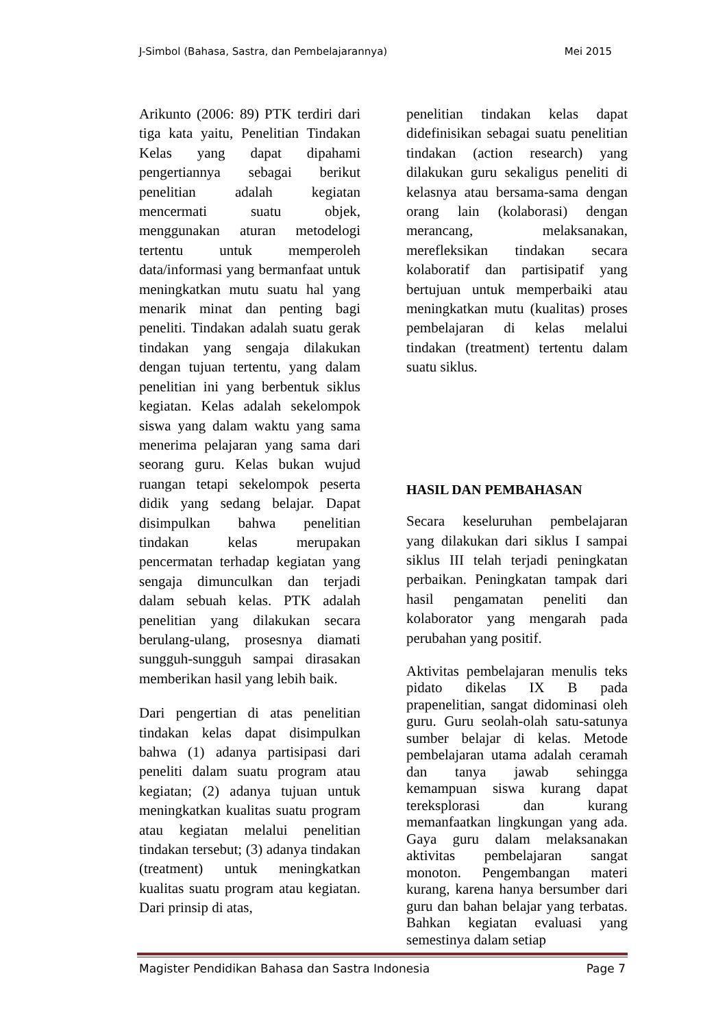J-Simbol (Bahasa, Sastra, dan Pembelajarannya) Mei 2015
Arikunto (2006: 89) PTK terdiri dari tiga kata yaitu, Penelitian Tindakan Kelas yang dapat dipahami pengertiannya sebagai berikut penelitian adalah kegiatan mencermati suatu objek, menggunakan aturan metodelogi tertentu untuk memperoleh data/informasi yang bermanfaat untuk meningkatkan mutu suatu hal yang menarik minat dan penting bagi peneliti. Tindakan adalah suatu gerak tindakan yang sengaja dilakukan dengan tujuan tertentu, yang dalam penelitian ini yang berbentuk siklus kegiatan. Kelas adalah sekelompok siswa yang dalam waktu yang sama menerima pelajaran yang sama dari seorang guru. Kelas bukan wujud ruangan tetapi sekelompok peserta didik yang sedang belajar. Dapat disimpulkan bahwa penelitian tindakan kelas merupakan pencermatan terhadap kegiatan yang sengaja dimunculkan dan terjadi dalam sebuah kelas. PTK adalah penelitian yang dilakukan secara berulang-ulang, prosesnya diamati sungguh-sungguh sampai dirasakan memberikan hasil yang lebih baik.
Dari pengertian di atas penelitian tindakan kelas dapat disimpulkan bahwa (1) adanya partisipasi dari peneliti dalam suatu program atau kegiatan; (2) adanya tujuan untuk meningkatkan kualitas suatu program atau kegiatan melalui penelitian tindakan tersebut; (3) adanya tindakan (treatment) untuk meningkatkan kualitas suatu program atau kegiatan. Dari prinsip di atas,
penelitian tindakan kelas dapat didefinisikan sebagai suatu penelitian tindakan (action research) yang dilakukan guru sekaligus peneliti di kelasnya atau bersama-sama dengan orang lain (kolaborasi) dengan merancang, melaksanakan, merefleksikan tindakan secara kolaboratif dan partisipatif yang bertujuan untuk memperbaiki atau meningkatkan mutu (kualitas) proses pembelajaran di kelas melalui tindakan (treatment) tertentu dalam suatu siklus.
HASIL DAN PEMBAHASAN
Secara keseluruhan pembelajaran yang dilakukan dari siklus I sampai siklus III telah terjadi peningkatan perbaikan. Peningkatan tampak dari hasil pengamatan peneliti dan kolaborator yang mengarah pada perubahan yang positif.
Aktivitas pembelajaran menulis teks pidato dikelas IX B pada prapenelitian, sangat didominasi oleh guru. Guru seolah-olah satu-satunya sumber belajar di kelas. Metode pembelajaran utama adalah ceramah dan tanya jawab sehingga kemampuan siswa kurang dapat tereksplorasi dan kurang memanfaatkan lingkungan yang ada. Gaya guru dalam melaksanakan aktivitas pembelajaran sangat monoton. Pengembangan materi kurang, karena hanya bersumber dari guru dan bahan belajar yang terbatas. Bahkan kegiatan evaluasi yang semestinya dalam setiap
Magister Pendidikan Bahasa dan Sastra Indonesia Page 7